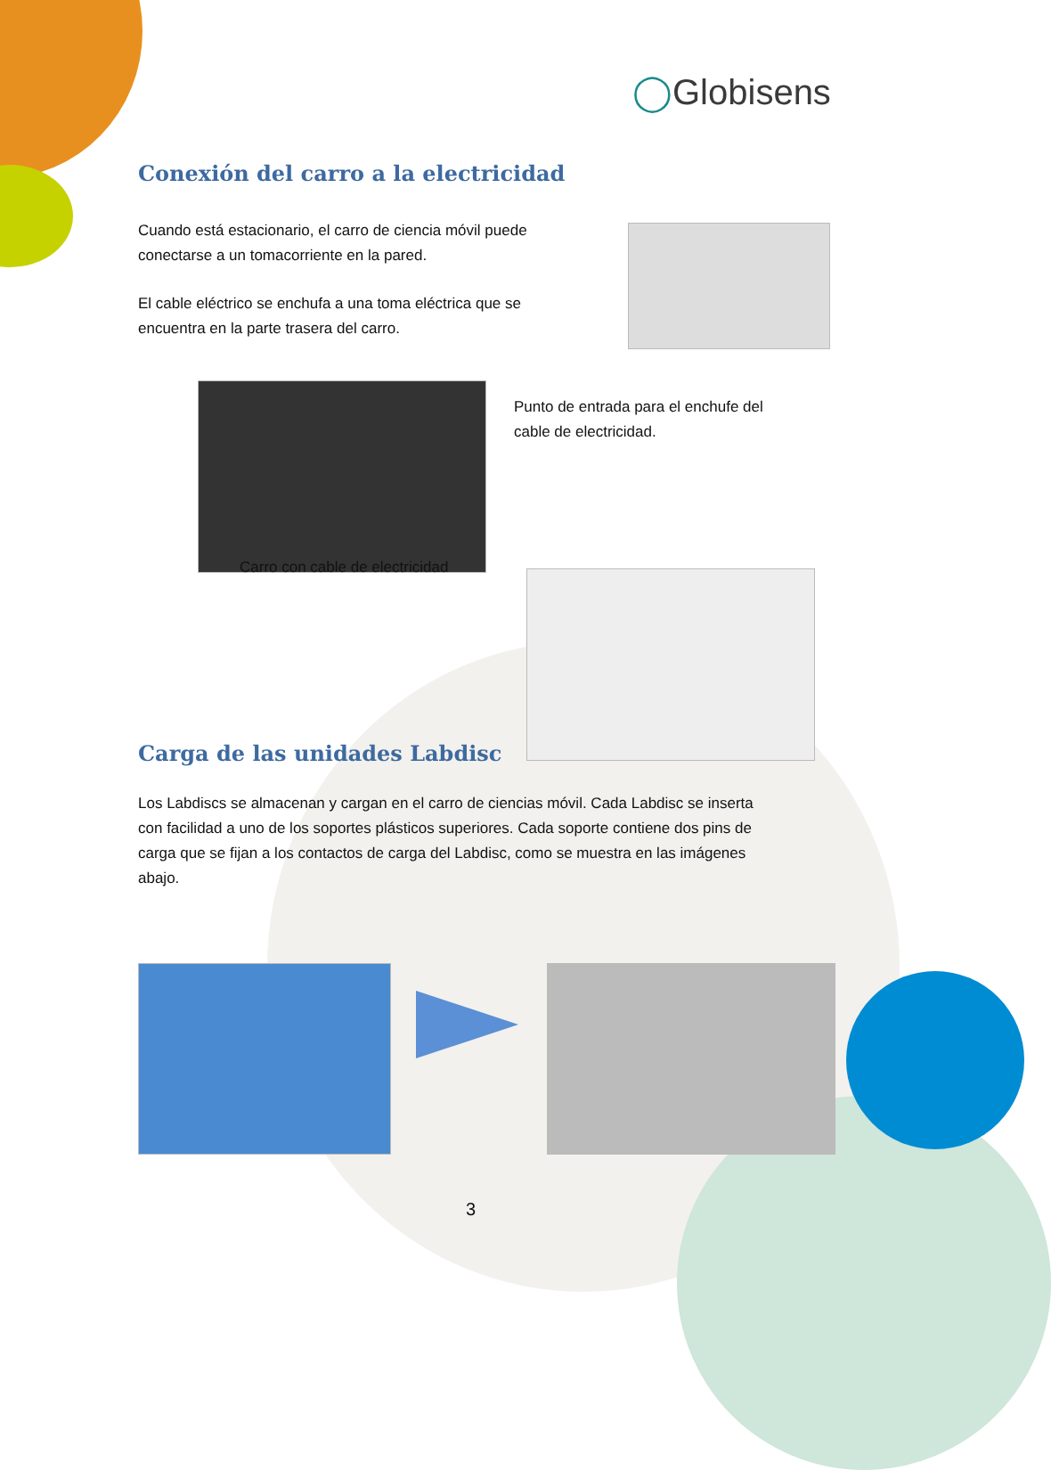◯Globisens
Conexión del carro a la electricidad
Cuando está estacionario, el carro de ciencia móvil puede conectarse a un tomacorriente en la pared.
El cable eléctrico se enchufa a una toma eléctrica que se encuentra en la parte trasera del carro.
Punto de entrada para el enchufe del cable de electricidad.
Carro con cable de electricidad
Carga de las unidades Labdisc
Los Labdiscs se almacenan y cargan en el carro de ciencias móvil. Cada Labdisc se inserta con facilidad a uno de los soportes plásticos superiores. Cada soporte contiene dos pins de carga que se fijan a los contactos de carga del Labdisc, como se muestra en las imágenes abajo.
3